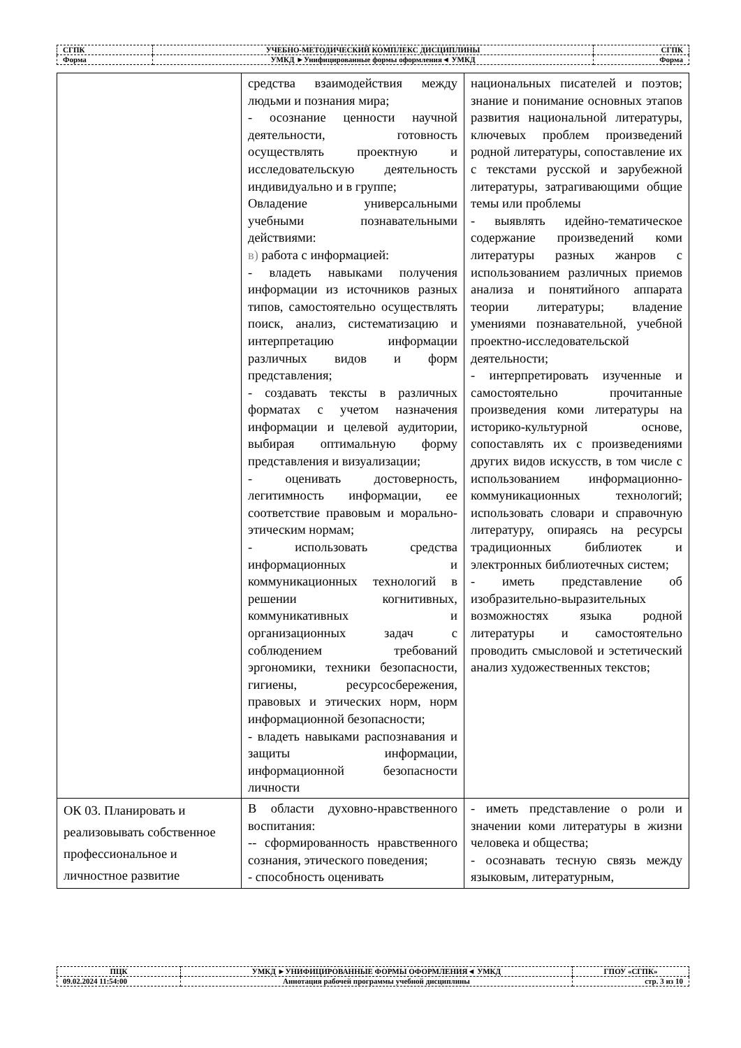| СГПК | УЧЕБНО-МЕТОДИЧЕСКИЙ КОМПЛЕКС ДИСЦИПЛИНЫ | СГПК |
| Форма | УМКД ►Унифицированные формы оформления◄ УМКД | Форма |
| | средства взаимодействия между людьми и познания мира; - осознание ценности научной деятельности, готовность осуществлять проектную и исследовательскую деятельность индивидуально и в группе; Овладение универсальными учебными познавательными действиями: в) работа с информацией: - владеть навыками получения информации из источников разных типов, самостоятельно осуществлять поиск, анализ, систематизацию и интерпретацию информации различных видов и форм представления; - создавать тексты в различных форматах с учетом назначения информации и целевой аудитории, выбирая оптимальную форму представления и визуализации; - оценивать достоверность, легитимность информации, ее соответствие правовым и морально-этическим нормам; - использовать средства информационных и коммуникационных технологий в решении когнитивных, коммуникативных и организационных задач с соблюдением требований эргономики, техники безопасности, гигиены, ресурсосбережения, правовых и этических норм, норм информационной безопасности; - владеть навыками распознавания и защиты информации, информационной безопасности личности | национальных писателей и поэтов; знание и понимание основных этапов развития национальной литературы, ключевых проблем произведений родной литературы, сопоставление их с текстами русской и зарубежной литературы, затрагивающими общие темы или проблемы - выявлять идейно-тематическое содержание произведений коми литературы разных жанров с использованием различных приемов анализа и понятийного аппарата теории литературы; владение умениями познавательной, учебной проектно-исследовательской деятельности; - интерпретировать изученные и самостоятельно прочитанные произведения коми литературы на историко-культурной основе, сопоставлять их с произведениями других видов искусств, в том числе с использованием информационно-коммуникационных технологий; использовать словари и справочную литературу, опираясь на ресурсы традиционных библиотек и электронных библиотечных систем; - иметь представление об изобразительно-выразительных возможностях языка родной литературы и самостоятельно проводить смысловой и эстетический анализ художественных текстов; |
| ОК 03. Планировать и реализовывать собственное профессиональное и личностное развитие | В области духовно-нравственного воспитания: -- сформированность нравственного сознания, этического поведения; - способность оценивать | - иметь представление о роли и значении коми литературы в жизни человека и общества; - осознавать тесную связь между языковым, литературным, |
| ПЦК | УМКД ►УНИФИЦИРОВАННЫЕ ФОРМЫ ОФОРМЛЕНИЯ◄ УМКД | ГПОУ «СГПК» |
| 09.02.2024 11:54:00 | Аннотация рабочей программы учебной дисциплины | стр. 3 из 10 |